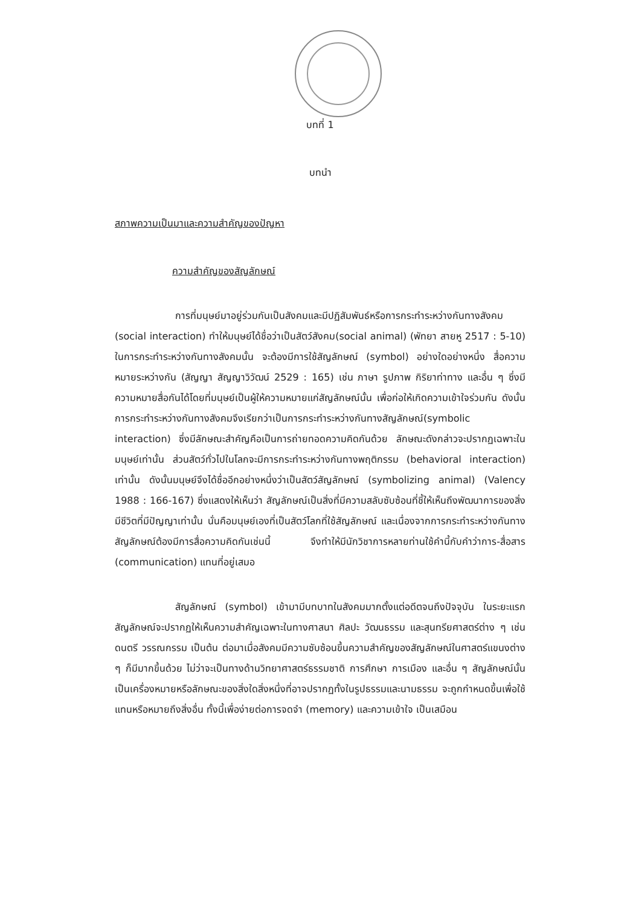บทที่ 1
บทนำ
สภาพความเป็นมาและความสำคัญของปัญหา
ความสำคัญของสัญลักษณ์
การที่มนุษย์มาอยู่ร่วมกันเป็นสังคมและมีปฏิสัมพันธ์หรือการกระทำระหว่างกันทางสังคม (social interaction) ทำให้มนุษย์ได้ชื่อว่าเป็นสัตว์สังคม(social animal) (พัทยา สายหู 2517 : 5-10) ในการกระทำระหว่างกันทางสังคมนั้น จะต้องมีการใช้สัญลักษณ์ (symbol) อย่างใดอย่างหนึ่ง สื่อความหมายระหว่างกัน (สัญญา สัญญาวิวัฒน์ 2529 : 165) เช่น ภาษา รูปภาพ กิริยาท่าทาง และอื่น ๆ ซึ่งมีความหมายสื่อกันได้โดยที่มนุษย์เป็นผู้ให้ความหมายแก่สัญลักษณ์นั้น เพื่อก่อให้เกิดความเข้าใจร่วมกัน ดังนั้น การกระทำระหว่างกันทางสังคมจึงเรียกว่าเป็นการกระทำระหว่างกันทางสัญลักษณ์(symbolic interaction) ซึ่งมีลักษณะสำคัญคือเป็นการถ่ายทอดความคิดกันด้วย ลักษณะดังกล่าวจะปรากฏเฉพาะในมนุษย์เท่านั้น ส่วนสัตว์ทั่วไปในโลกจะมีการกระทำระหว่างกันทางพฤติกรรม (behavioral interaction) เท่านั้น ดังนั้นมนุษย์จึงได้ชื่ออีกอย่างหนึ่งว่าเป็นสัตว์สัญลักษณ์ (symbolizing animal) (Valency 1988 : 166-167) ซึ่งแสดงให้เห็นว่า สัญลักษณ์เป็นสิ่งที่มีความสลับซับซ้อนที่ชี้ให้เห็นถึงพัฒนาการของสิ่งมีชีวิตที่มีปัญญาเท่านั้น นั่นคือมนุษย์เองที่เป็นสัตว์โลกที่ใช้สัญลักษณ์ และเนื่องจากการกระทำระหว่างกันทางสัญลักษณ์ต้องมีการสื่อความคิดกันเช่นนี้ จึงทำให้มีนักวิชาการหลายท่านใช้คำนี้กับคำว่าการ-สื่อสาร (communication) แทนที่อยู่เสมอ
สัญลักษณ์ (symbol) เข้ามามีบทบาทในสังคมมากตั้งแต่อดีตจนถึงปัจจุบัน ในระยะแรกสัญลักษณ์จะปรากฏให้เห็นความสำคัญเฉพาะในทางศาสนา ศิลปะ วัฒนธรรม และสุนทรียศาสตร์ต่าง ๆ เช่น ดนตรี วรรณกรรม เป็นต้น ต่อมาเมื่อสังคมมีความซับซ้อนขึ้นความสำคัญของสัญลักษณ์ในศาสตร์แขนงต่าง ๆ ก็มีมากขึ้นด้วย ไม่ว่าจะเป็นทางด้านวิทยาศาสตร์ธรรมชาติ การศึกษา การเมือง และอื่น ๆ สัญลักษณ์นั้นเป็นเครื่องหมายหรือลักษณะของสิ่งใดสิ่งหนึ่งที่อาจปรากฏทั้งในรูปธรรมและนามธรรม จะถูกกำหนดขึ้นเพื่อใช้แทนหรือหมายถึงสิ่งอื่น ทั้งนี้เพื่อง่ายต่อการจดจำ (memory) และความเข้าใจ เป็นเสมือน